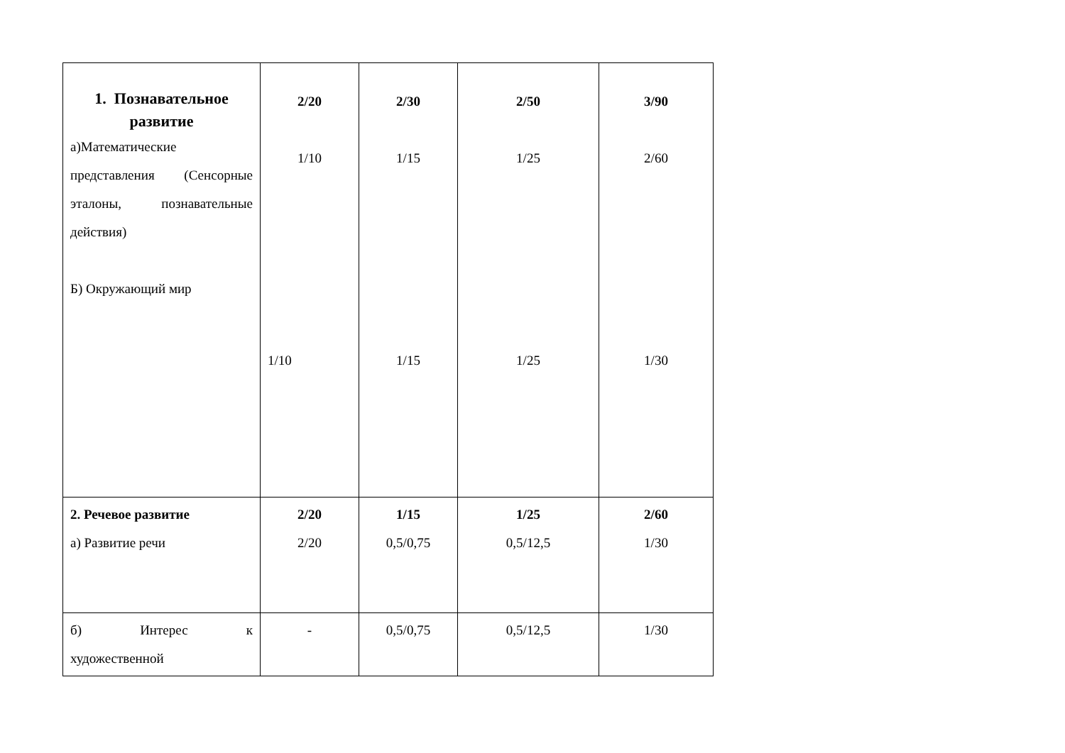| 1. Познавательное развитие а)Математические представления (Сенсорные эталоны, познавательные действия) Б) Окружающий мир | 2/20 1/10 1/10 | 2/30 1/15 1/15 | 2/50 1/25 1/25 | 3/90 2/60 1/30 |
| 2. Речевое развитие а) Развитие речи | 2/20 2/20 | 1/15 0,5/0,75 | 1/25 0,5/12,5 | 2/60 1/30 |
| б) Интерес к художественной | - | 0,5/0,75 | 0,5/12,5 | 1/30 |